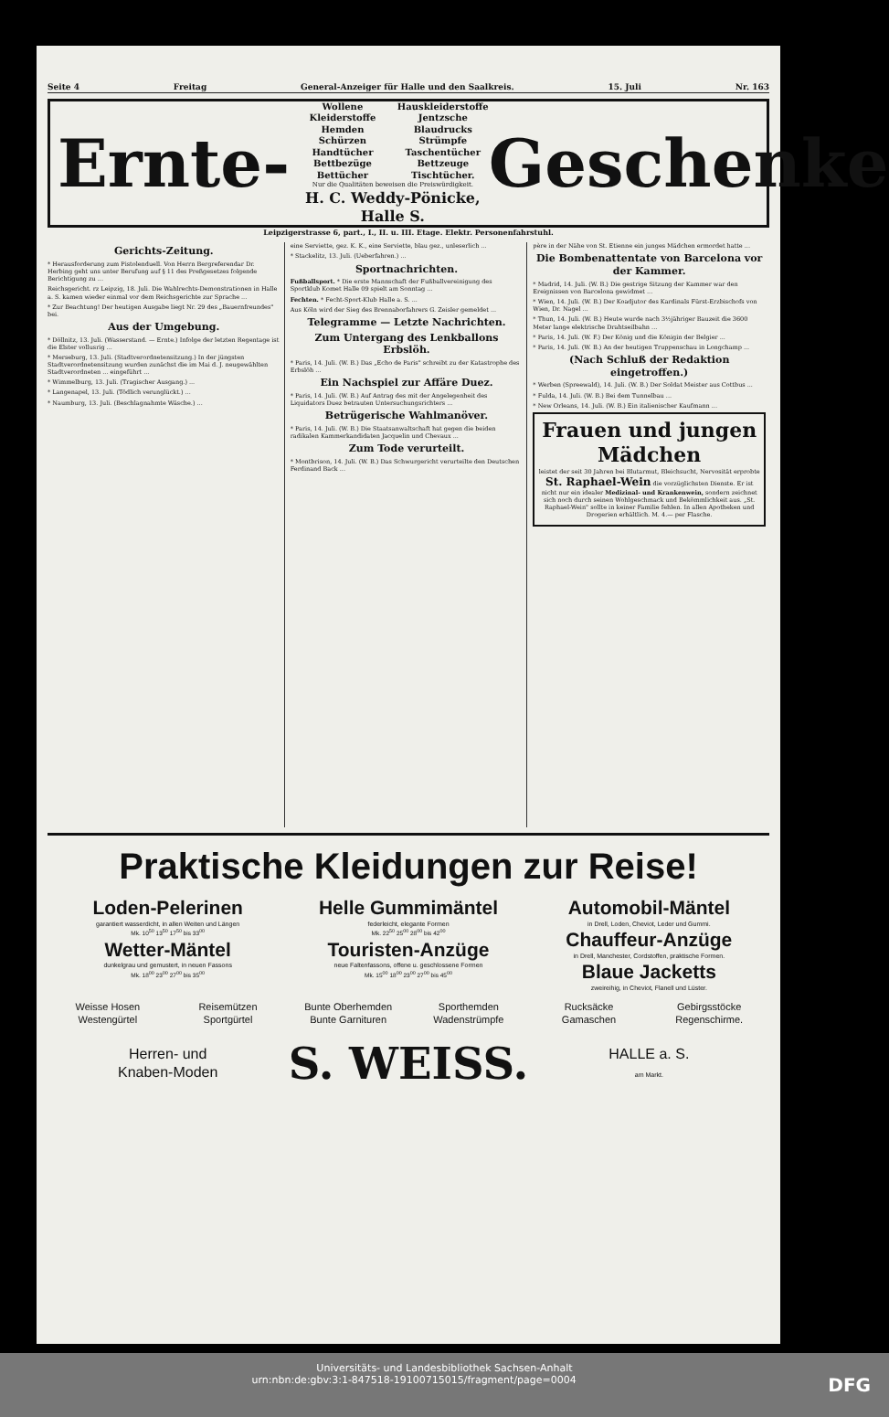Seite 4 Freitag General-Anzeiger für Halle und den Saalkreis. 15. Juli Nr. 163
Ernte-
Wollene Kleiderstoffe
Hemden
Schürzen
Handtücher
Bettbezüge
Bettücher
Hauskleiderstoffe
Jentzsche Blaudrucks
Strümpfe
Taschentücher
Bettzeuge
Tischtücher.
Nur die Qualitäten beweisen die Preiswürdigkeit.
H. C. Weddy-Pönicke, Halle S.
Geschenke
Leipzigerstrasse 6, part., I., II. u. III. Etage. Elektr. Personenfahrstuhl.
Gerichts-Zeitung.
* Herausforderung zum Pistolenduell. Von Herrn Bergreferendar Dr. Herbing geht uns unter Berufung auf § 11 des Preßgesetzes folgende Berichtigung zu ...
Reichsgericht. rz Leipzig, 18. Juli. Die Wahlrechts-Demonstrationen in Halle a. S. kamen wieder einmal vor dem Reichsgerichte zur Sprache ...
* Zur Beachtung! Der heutigen Ausgabe liegt Nr. 29 des „Bauernfreundes" bei.
Aus der Umgebung.
* Döllnitz, 13. Juli. (Wasserstand. — Ernte.) Infolge der letzten Regentage ist die Elster vollusrig ...
* Merseburg, 13. Juli. (Stadtverordnetensitzung.) In der jüngsten Stadtverordnetensitzung wurden zunächst die im Mai d. J. neugewählten Stadtverordneten ... eingeführt ...
* Wimmelburg, 13. Juli. (Tragischer Ausgang.) ...
* Langenapel, 13. Juli. (Tödlich verunglückt.) ...
* Naumburg, 13. Juli. (Beschlagnahmte Wäsche.) ...
eine Serviette, gez. K. K., eine Serviette, blau gez., unleserlich ...
* Stackelitz, 13. Juli. (Ueberfahren.) ...
Sportnachrichten.
Fußballsport. * Die erste Mannschaft der Fußballvereinigung des Sportklub Komet Halle 09 spielt am Sonntag ...
Fechten. * Fecht-Sport-Klub Halle a. S. ...
Aus Köln wird der Sieg des Brennaborfahrers G. Zeisler gemeldet ...
Telegramme — Letzte Nachrichten.
Zum Untergang des Lenkballons Erbslöh.
* Paris, 14. Juli. (W. B.) Das „Echo de Paris" schreibt zu der Katastrophe des Erbslöh ...
Ein Nachspiel zur Affäre Duez.
* Paris, 14. Juli. (W. B.) Auf Antrag des mit der Angelegenheit des Liquidators Duez betrauten Untersuchungsrichters ...
Betrügerische Wahlmanöver.
* Paris, 14. Juli. (W. B.) Die Staatsanwaltschaft hat gegen die beiden radikalen Kammerkandidaten Jacquelin und Chevaux ...
Zum Tode verurteilt.
* Montbrison, 14. Juli. (W. B.) Das Schwurgericht verurteilte den Deutschen Ferdinand Back ...
père in der Nähe von St. Etienne ein junges Mädchen ermordet hatte ...
Die Bombenattentate von Barcelona vor der Kammer.
* Madrid, 14. Juli. (W. B.) Die gestrige Sitzung der Kammer war den Ereignissen von Barcelona gewidmet ...
* Wien, 14. Juli. (W. B.) Der Koadjutor des Kardinals Fürst-Erzbischofs von Wien, Dr. Nagel ...
* Thun, 14. Juli. (W. B.) Heute wurde nach 3½jähriger Bauzeit die 3600 Meter lange elektrische Drahtseilbahn ...
* Paris, 14. Juli. (W. F.) Der König und die Königin der Belgier ...
* Paris, 14. Juli. (W. B.) An der heutigen Truppenschau in Longchamp ...
(Nach Schluß der Redaktion eingetroffen.)
* Werben (Spreewald), 14. Juli. (W. B.) Der Soldat Meister aus Cottbus ...
* Fulda, 14. Juli. (W. B.) Bei dem Tunnelbau ...
* New Orleans, 14. Juli. (W. B.) Ein italienischer Kaufmann ...
Frauen und jungen Mädchen
leistet der seit 30 Jahren bei Blutarmut, Bleichsucht, Nervosität erprobte St. Raphael-Wein die vorzüglichsten Dienste. Er ist nicht nur ein idealer Medizinal- und Krankenwein, sondern zeichnet sich noch durch seinen Wohlgeschmack und Bekömmlichkeit aus. „St. Raphael-Wein" sollte in keiner Familie fehlen. In allen Apotheken und Drogerien erhältlich. M. 4.— per Flasche.
Praktische Kleidungen zur Reise!
Loden-Pelerinen
garantiert wasserdicht, in allen Weiten und Längen
Mk. 10<sup>50</sup> 13<sup>50</sup> 17<sup>50</sup> bis 33<sup>00</sup>
Wetter-Mäntel
dunkelgrau und gemustert, in neuen Fassons
Mk. 18<sup>00</sup> 23<sup>00</sup> 27<sup>00</sup> bis 35<sup>00</sup>
Helle Gummimäntel
federleicht, elegante Formen
Mk. 22<sup>50</sup> 25<sup>00</sup> 28<sup>00</sup> bis 42<sup>00</sup>
Touristen-Anzüge
neue Faltenfassons, offene u. geschlossene Formen
Mk. 15<sup>00</sup> 18<sup>00</sup> 23<sup>00</sup> 27<sup>00</sup> bis 45<sup>00</sup>
Automobil-Mäntel
in Drell, Loden, Cheviot, Leder und Gummi.
Chauffeur-Anzüge
in Drell, Manchester, Cordstoffen, praktische Formen.
Blaue Jacketts
zweireihig, in Cheviot, Flanell und Lüster.
Weisse Hosen
Westengürtel
Reisemützen
Sportgürtel
Bunte Oberhemden
Bunte Garnituren
Sporthemden
Wadenstrümpfe
Rucksäcke
Gamaschen
Gebirgsstöcke
Regenschirme.
Herren- und
Knaben-Moden
S. WEISS.
HALLE a. S.
am Markt.
Universitäts- und Landesbibliothek Sachsen-Anhalt
urn:nbn:de:gbv:3:1-847518-19100715015/fragment/page=0004 DFG